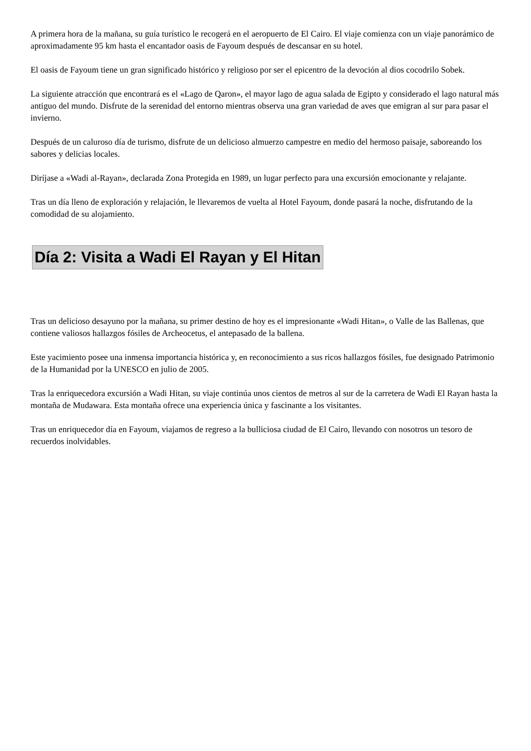A primera hora de la mañana, su guía turístico le recogerá en el aeropuerto de El Cairo. El viaje comienza con un viaje panorámico de aproximadamente 95 km hasta el encantador oasis de Fayoum después de descansar en su hotel.
El oasis de Fayoum tiene un gran significado histórico y religioso por ser el epicentro de la devoción al dios cocodrilo Sobek.
La siguiente atracción que encontrará es el «Lago de Qaron», el mayor lago de agua salada de Egipto y considerado el lago natural más antiguo del mundo. Disfrute de la serenidad del entorno mientras observa una gran variedad de aves que emigran al sur para pasar el invierno.
Después de un caluroso día de turismo, disfrute de un delicioso almuerzo campestre en medio del hermoso paisaje, saboreando los sabores y delicias locales.
Diríjase a «Wadi al-Rayan», declarada Zona Protegida en 1989, un lugar perfecto para una excursión emocionante y relajante.
Tras un día lleno de exploración y relajación, le llevaremos de vuelta al Hotel Fayoum, donde pasará la noche, disfrutando de la comodidad de su alojamiento.
Día 2: Visita a Wadi El Rayan y El Hitan
Tras un delicioso desayuno por la mañana, su primer destino de hoy es el impresionante «Wadi Hitan», o Valle de las Ballenas, que contiene valiosos hallazgos fósiles de Archeocetus, el antepasado de la ballena.
Este yacimiento posee una inmensa importancia histórica y, en reconocimiento a sus ricos hallazgos fósiles, fue designado Patrimonio de la Humanidad por la UNESCO en julio de 2005.
Tras la enriquecedora excursión a Wadi Hitan, su viaje continúa unos cientos de metros al sur de la carretera de Wadi El Rayan hasta la montaña de Mudawara. Esta montaña ofrece una experiencia única y fascinante a los visitantes.
Tras un enriquecedor día en Fayoum, viajamos de regreso a la bulliciosa ciudad de El Cairo, llevando con nosotros un tesoro de recuerdos inolvidables.